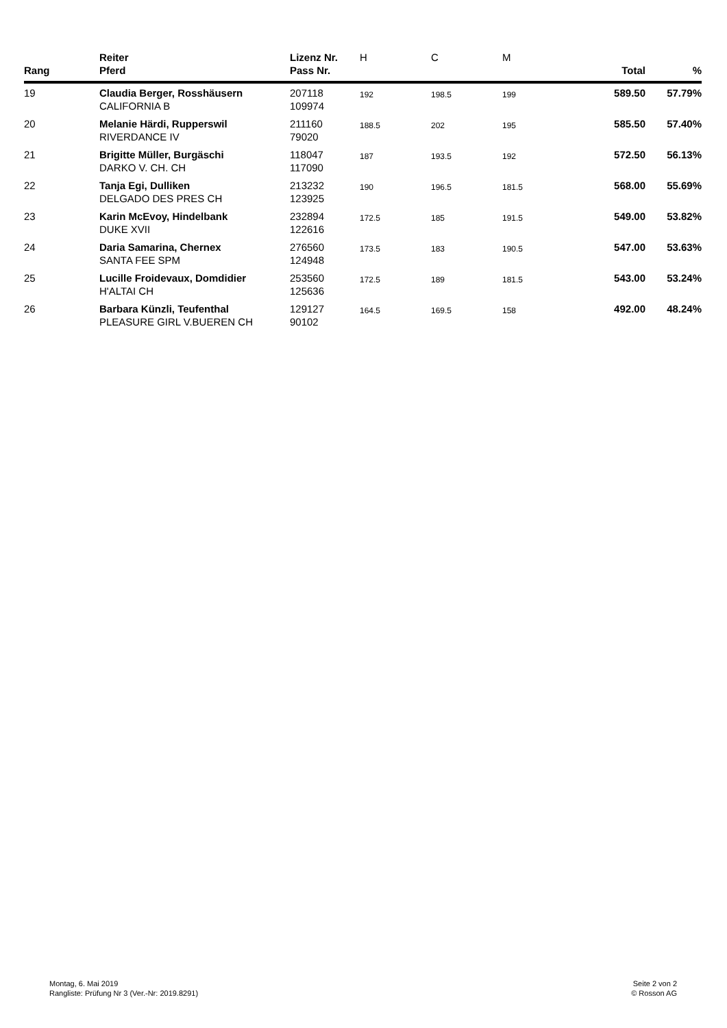| Rang | Reiter Pferd | Lizenz Nr. Pass Nr. | H | C | M | Total | % |
| --- | --- | --- | --- | --- | --- | --- | --- |
| 19 | Claudia Berger, Rosshäusern CALIFORNIA B | 207118 109974 | 192 | 198.5 | 199 | 589.50 | 57.79% |
| 20 | Melanie Härdi, Rupperswil RIVERDANCE IV | 211160 79020 | 188.5 | 202 | 195 | 585.50 | 57.40% |
| 21 | Brigitte Müller, Burgäschi DARKO V. CH. CH | 118047 117090 | 187 | 193.5 | 192 | 572.50 | 56.13% |
| 22 | Tanja Egi, Dulliken DELGADO DES PRES CH | 213232 123925 | 190 | 196.5 | 181.5 | 568.00 | 55.69% |
| 23 | Karin McEvoy, Hindelbank DUKE XVII | 232894 122616 | 172.5 | 185 | 191.5 | 549.00 | 53.82% |
| 24 | Daria Samarina, Chernex SANTA FEE SPM | 276560 124948 | 173.5 | 183 | 190.5 | 547.00 | 53.63% |
| 25 | Lucille Froidevaux, Domdidier H'ALTAI CH | 253560 125636 | 172.5 | 189 | 181.5 | 543.00 | 53.24% |
| 26 | Barbara Künzli, Teufenthal PLEASURE GIRL V.BUEREN CH | 129127 90102 | 164.5 | 169.5 | 158 | 492.00 | 48.24% |
Montag, 6. Mai 2019
Rangliste: Prüfung Nr 3 (Ver.-Nr: 2019.8291)
Seite 2 von 2
© Rosson AG